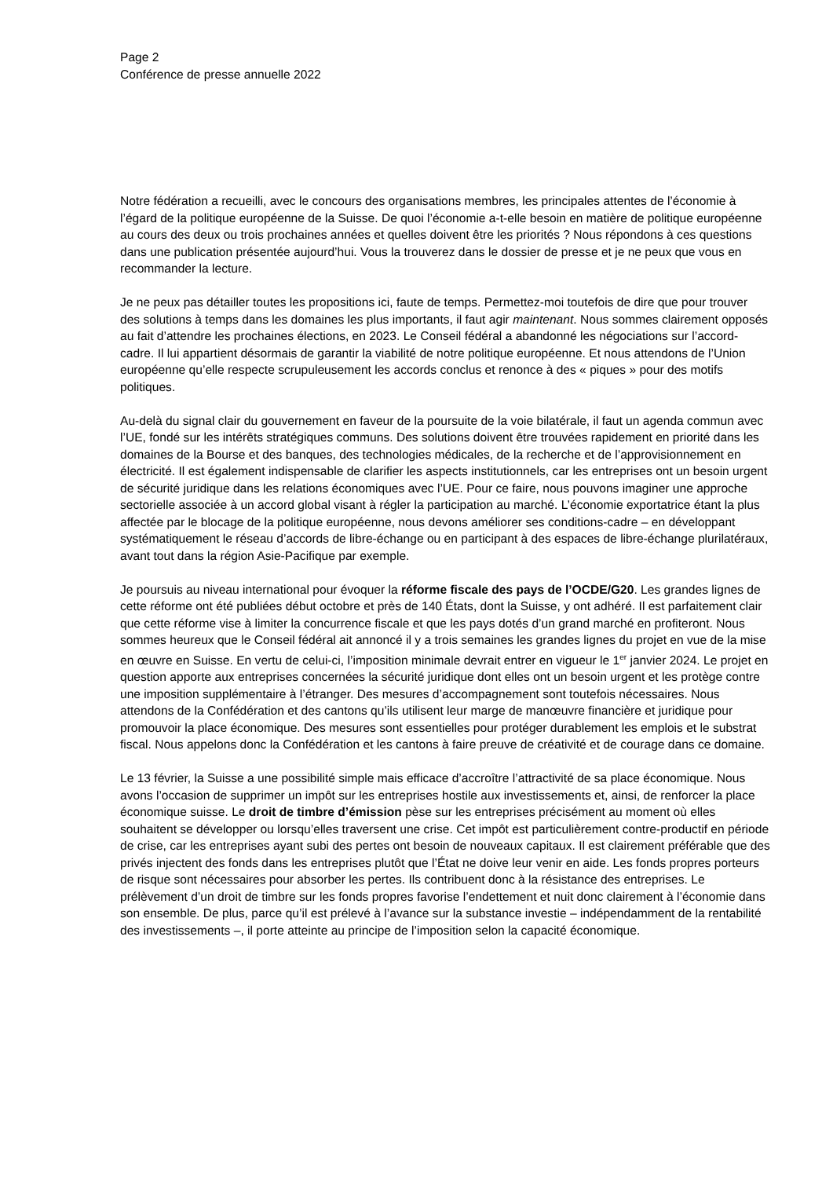Page 2
Conférence de presse annuelle 2022
Notre fédération a recueilli, avec le concours des organisations membres, les principales attentes de l’économie à l’égard de la politique européenne de la Suisse. De quoi l’économie a-t-elle besoin en matière de politique européenne au cours des deux ou trois prochaines années et quelles doivent être les priorités ? Nous répondons à ces questions dans une publication présentée aujourd’hui. Vous la trouverez dans le dossier de presse et je ne peux que vous en recommander la lecture.
Je ne peux pas détailler toutes les propositions ici, faute de temps. Permettez-moi toutefois de dire que pour trouver des solutions à temps dans les domaines les plus importants, il faut agir maintenant. Nous sommes clairement opposés au fait d’attendre les prochaines élections, en 2023. Le Conseil fédéral a abandonné les négociations sur l’accord-cadre. Il lui appartient désormais de garantir la viabilité de notre politique européenne. Et nous attendons de l’Union européenne qu’elle respecte scrupuleusement les accords conclus et renonce à des « piques » pour des motifs politiques.
Au-delà du signal clair du gouvernement en faveur de la poursuite de la voie bilatérale, il faut un agenda commun avec l’UE, fondé sur les intérêts stratégiques communs. Des solutions doivent être trouvées rapidement en priorité dans les domaines de la Bourse et des banques, des technologies médicales, de la recherche et de l’approvisionnement en électricité. Il est également indispensable de clarifier les aspects institutionnels, car les entreprises ont un besoin urgent de sécurité juridique dans les relations économiques avec l’UE. Pour ce faire, nous pouvons imaginer une approche sectorielle associée à un accord global visant à régler la participation au marché. L’économie exportatrice étant la plus affectée par le blocage de la politique européenne, nous devons améliorer ses conditions-cadre – en développant systématiquement le réseau d’accords de libre-échange ou en participant à des espaces de libre-échange plurilatéraux, avant tout dans la région Asie-Pacifique par exemple.
Je poursuis au niveau international pour évoquer la réforme fiscale des pays de l’OCDE/G20. Les grandes lignes de cette réforme ont été publiées début octobre et près de 140 États, dont la Suisse, y ont adhéré. Il est parfaitement clair que cette réforme vise à limiter la concurrence fiscale et que les pays dotés d’un grand marché en profiteront. Nous sommes heureux que le Conseil fédéral ait annoncé il y a trois semaines les grandes lignes du projet en vue de la mise en œuvre en Suisse. En vertu de celui-ci, l’imposition minimale devrait entrer en vigueur le 1<sup>er</sup> janvier 2024. Le projet en question apporte aux entreprises concernées la sécurité juridique dont elles ont un besoin urgent et les protège contre une imposition supplémentaire à l’étranger. Des mesures d’accompagnement sont toutefois nécessaires. Nous attendons de la Confédération et des cantons qu’ils utilisent leur marge de manœuvre financière et juridique pour promouvoir la place économique. Des mesures sont essentielles pour protéger durablement les emplois et le substrat fiscal. Nous appelons donc la Confédération et les cantons à faire preuve de créativité et de courage dans ce domaine.
Le 13 février, la Suisse a une possibilité simple mais efficace d’accroître l’attractivité de sa place économique. Nous avons l’occasion de supprimer un impôt sur les entreprises hostile aux investissements et, ainsi, de renforcer la place économique suisse. Le droit de timbre d’émission pèse sur les entreprises précisément au moment où elles souhaitent se développer ou lorsqu’elles traversent une crise. Cet impôt est particulièrement contre-productif en période de crise, car les entreprises ayant subi des pertes ont besoin de nouveaux capitaux. Il est clairement préférable que des privés injectent des fonds dans les entreprises plutôt que l’État ne doive leur venir en aide. Les fonds propres porteurs de risque sont nécessaires pour absorber les pertes. Ils contribuent donc à la résistance des entreprises. Le prélèvement d’un droit de timbre sur les fonds propres favorise l’endettement et nuit donc clairement à l’économie dans son ensemble. De plus, parce qu’il est prélevé à l’avance sur la substance investie – indépendamment de la rentabilité des investissements –, il porte atteinte au principe de l’imposition selon la capacité économique.